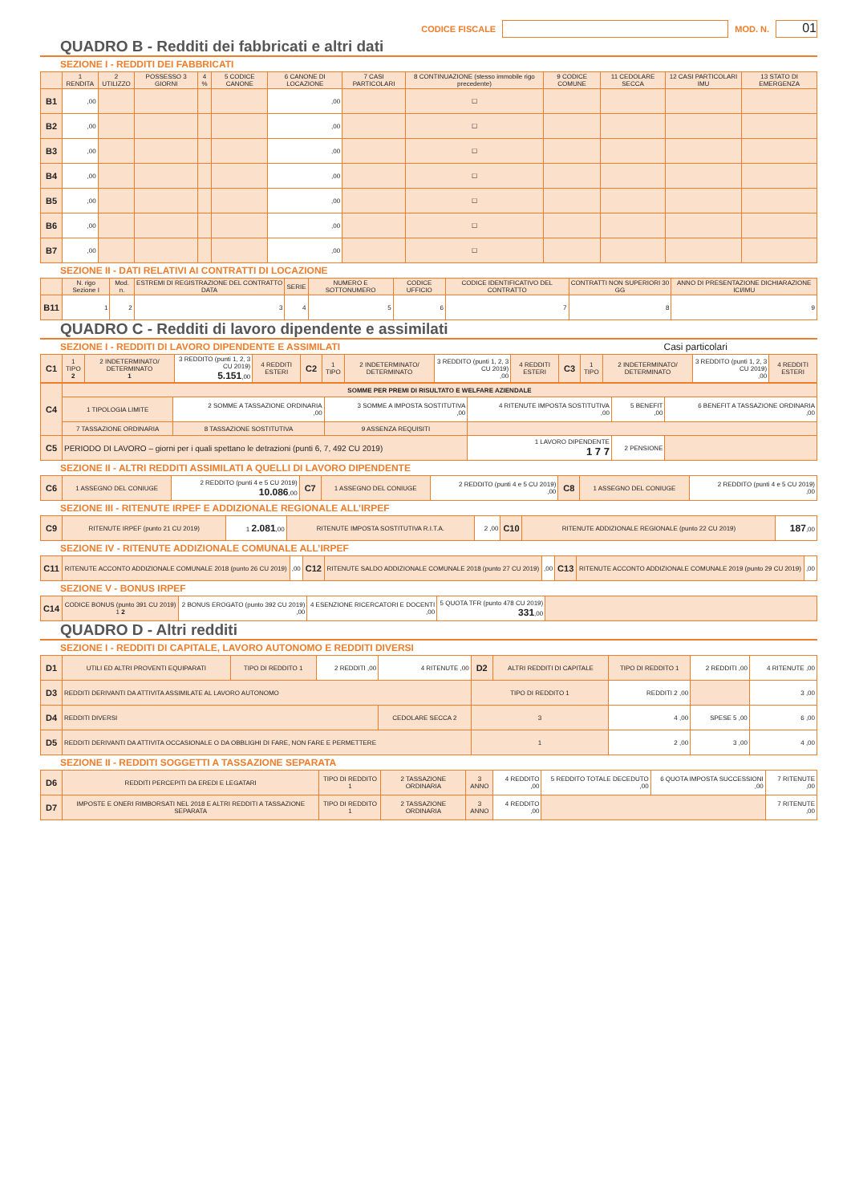CODICE FISCALE MOD. N. 01
QUADRO B - Redditi dei fabbricati e altri dati
SEZIONE I - REDDITI DEI FABBRICATI
| | 1 RENDITA | 2 UTILIZZO | POSSESSO 3 GIORNI | 4 % | 5 CODICE CANONE | 6 CANONE DI LOCAZIONE | 7 CASI PARTICOLARI | 8 CONTINUAZIONE (stesso immobile rigo precedente) | 9 CODICE COMUNE | 11 CEDOLARE SECCA | 12 CASI PARTICOLARI IMU | 13 STATO DI EMERGENZA |
| --- | --- | --- | --- | --- | --- | --- | --- | --- | --- | --- | --- | --- |
| B1 | ,00 | | | | | ,00 | | ☐ | | | | |
| B2 | ,00 | | | | | ,00 | | ☐ | | | | |
| B3 | ,00 | | | | | ,00 | | ☐ | | | | |
| B4 | ,00 | | | | | ,00 | | ☐ | | | | |
| B5 | ,00 | | | | | ,00 | | ☐ | | | | |
| B6 | ,00 | | | | | ,00 | | ☐ | | | | |
| B7 | ,00 | | | | | ,00 | | ☐ | | | | |
SEZIONE II - DATI RELATIVI AI CONTRATTI DI LOCAZIONE
| | N. rigo Sezione I | Mod. n. | ESTREMI DI REGISTRAZIONE DEL CONTRATTO DATA | SERIE | NUMERO E SOTTONUMERO | CODICE UFFICIO | CODICE IDENTIFICATIVO DEL CONTRATTO | CONTRATTI NON SUPERIORI 30 GG | ANNO DI PRESENTAZIONE DICHIARAZIONE ICI/IMU |
| --- | --- | --- | --- | --- | --- | --- | --- | --- | --- |
| B11 | 1 | 2 | 3 | 4 | 5 | 6 | 7 | 8 | 9 |
QUADRO C - Redditi di lavoro dipendente e assimilati
SEZIONE I - REDDITI DI LAVORO DIPENDENTE E ASSIMILATI Casi particolari
| C1 | 1 TIPO 2 | 2 INDETERMINATO/ DETERMINATO 1 | 3 REDDITO (punti 1, 2, 3 CU 2019) 5.151 ,00 | 4 REDDITI ESTERI | C2 | 1 TIPO | 2 INDETERMINATO/ DETERMINATO | 3 REDDITO (punti 1, 2, 3 CU 2019) ,00 | 4 REDDITI ESTERI | C3 | 1 TIPO | 2 INDETERMINATO/ DETERMINATO | 3 REDDITO (punti 1, 2, 3 CU 2019) ,00 | 4 REDDITI ESTERI |
| C4 | SOMME PER PREMI DI RISULTATO E WELFARE AZIENDALE | | | | | |
| | 1 TIPOLOGIA LIMITE | 2 SOMME A TASSAZIONE ORDINARIA ,00 | 3 SOMME A IMPOSTA SOSTITUTIVA ,00 | 4 RITENUTE IMPOSTA SOSTITUTIVA ,00 | 5 BENEFIT ,00 | 6 BENEFIT A TASSAZIONE ORDINARIA ,00 |
| | 7 TASSAZIONE ORDINARIA | 8 TASSAZIONE SOSTITUTIVA | 9 ASSENZA REQUISITI | | | |
| C5 | PERIODO DI LAVORO – giorni per i quali spettano le detrazioni (punti 6, 7, 492 CU 2019) | | | 1 LAVORO DIPENDENTE 1 7 7 | 2 PENSIONE | |
SEZIONE II - ALTRI REDDITI ASSIMILATI A QUELLI DI LAVORO DIPENDENTE
| C6 | 1 ASSEGNO DEL CONIUGE | 2 REDDITO (punti 4 e 5 CU 2019) 10.086 ,00 | C7 | 1 ASSEGNO DEL CONIUGE | 2 REDDITO (punti 4 e 5 CU 2019) ,00 | C8 | 1 ASSEGNO DEL CONIUGE | 2 REDDITO (punti 4 e 5 CU 2019) ,00 |
SEZIONE III - RITENUTE IRPEF E ADDIZIONALE REGIONALE ALL’IRPEF
| C9 | RITENUTE IRPEF (punto 21 CU 2019) | 1 2.081 ,00 | RITENUTE IMPOSTA SOSTITUTIVA R.I.T.A. | 2 ,00 | C10 | RITENUTE ADDIZIONALE REGIONALE (punto 22 CU 2019) | 187 ,00 |
SEZIONE IV - RITENUTE ADDIZIONALE COMUNALE ALL’IRPEF
| C11 | RITENUTE ACCONTO ADDIZIONALE COMUNALE 2018 (punto 26 CU 2019) | ,00 | C12 | RITENUTE SALDO ADDIZIONALE COMUNALE 2018 (punto 27 CU 2019) | ,00 | C13 | RITENUTE ACCONTO ADDIZIONALE COMUNALE 2019 (punto 29 CU 2019) | ,00 |
SEZIONE V - BONUS IRPEF
| C14 | CODICE BONUS (punto 391 CU 2019) 1 2 | 2 BONUS EROGATO (punto 392 CU 2019) ,00 | 4 ESENZIONE RICERCATORI E DOCENTI ,00 | 5 QUOTA TFR (punto 478 CU 2019) 331 ,00 | |
QUADRO D - Altri redditi
SEZIONE I - REDDITI DI CAPITALE, LAVORO AUTONOMO E REDDITI DIVERSI
| D1 | UTILI ED ALTRI PROVENTI EQUIPARATI | TIPO DI REDDITO 1 | 2 REDDITI ,00 | 4 RITENUTE ,00 | D2 | ALTRI REDDITI DI CAPITALE | TIPO DI REDDITO 1 | 2 REDDITI ,00 | 4 RITENUTE ,00 |
| D3 | REDDITI DERIVANTI DA ATTIVITA ASSIMILATE AL LAVORO AUTONOMO | | | | TIPO DI REDDITO 1 | | REDDITI 2 ,00 | | 3 ,00 |
| D4 | REDDITI DIVERSI | | | CEDOLARE SECCA 2 | 3 | | 4 ,00 | SPESE 5 ,00 | 6 ,00 |
| D5 | REDDITI DERIVANTI DA ATTIVITA OCCASIONALE O DA OBBLIGHI DI FARE, NON FARE E PERMETTERE | | | | 1 | | 2 ,00 | 3 ,00 | 4 ,00 |
SEZIONE II - REDDITI SOGGETTI A TASSAZIONE SEPARATA
| D6 | REDDITI PERCEPITI DA EREDI E LEGATARI | TIPO DI REDDITO 1 | 2 TASSAZIONE ORDINARIA | 3 ANNO | 4 REDDITO ,00 | 5 REDDITO TOTALE DECEDUTO ,00 | 6 QUOTA IMPOSTA SUCCESSIONI ,00 | 7 RITENUTE ,00 |
| D7 | IMPOSTE E ONERI RIMBORSATI NEL 2018 E ALTRI REDDITI A TASSAZIONE SEPARATA | TIPO DI REDDITO 1 | 2 TASSAZIONE ORDINARIA | 3 ANNO | 4 REDDITO ,00 | | | 7 RITENUTE ,00 |